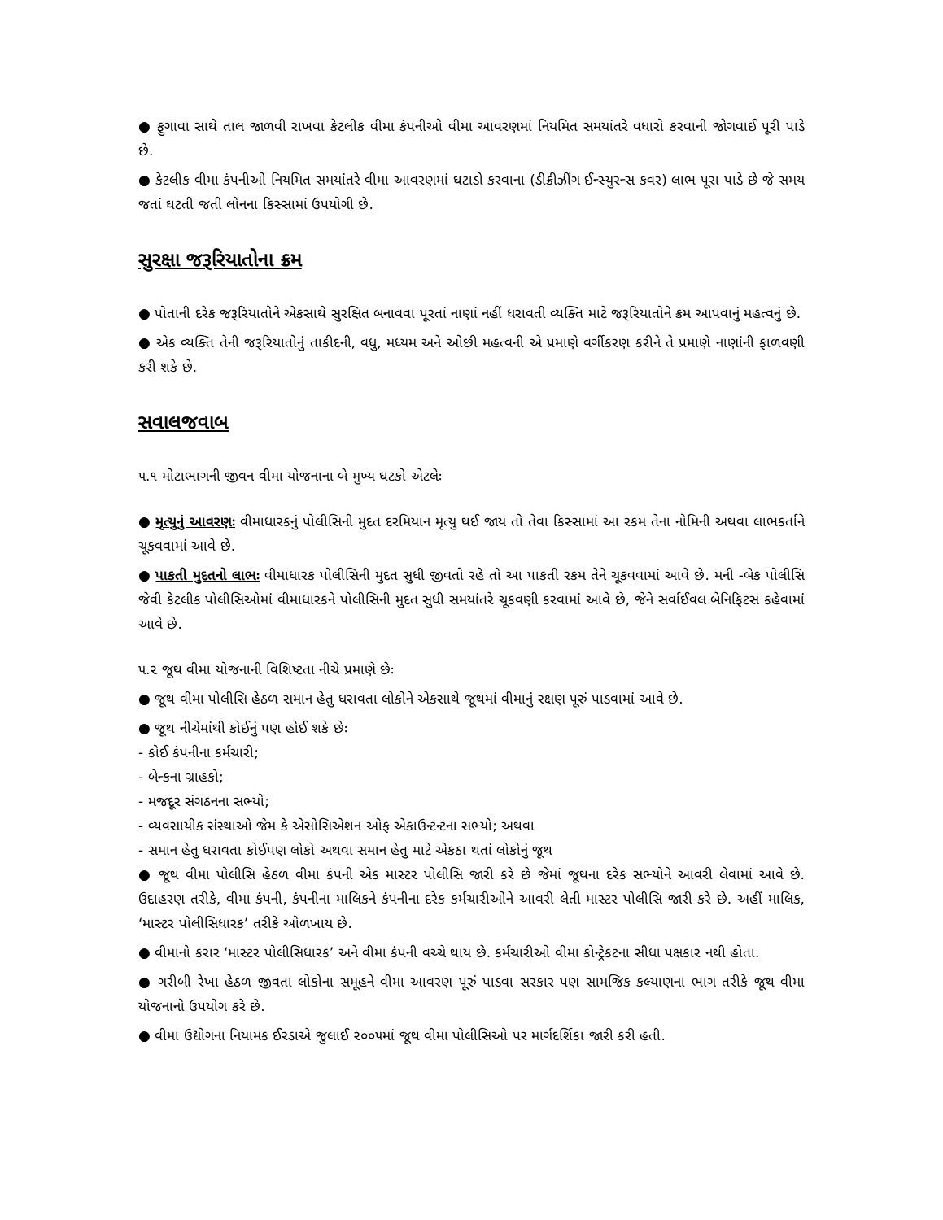● ફુગાવા સાથે તાલ જાળવી રાખવા કેટલીક વીમા કંપનીઓ વીમા આવરણમાં નિયમિત સમયાંતરે વધારો કરવાની જોગવાઈ પૂરી પાડે છે.
● કેટલીક વીમા કંપનીઓ નિયમિત સમયાંતરે વીમા આવરણમાં ઘટાડો કરવાના (ડીક્રીઝીંગ ઈન્સ્યુરન્સ કવર) લાભ પૂરા પાડે છે જે સમય જતાં ઘટતી જતી લોનના કિસ્સામાં ઉપયોગી છે.
સુરક્ષા જરૂરિયાતોના ક્રમ
● પોતાની દરેક જરૂરિયાતોને એકસાથે સુરક્ષિત બનાવવા પૂરતાં નાણાં નહીં ધરાવતી વ્યક્તિ માટે જરૂરિયાતોને ક્રમ આપવાનું મહત્વનું છે.
● એક વ્યક્તિ તેની જરૂરિયાતોનું તાકીદની, વધુ, મધ્યમ અને ઓછી મહત્વની એ પ્રમાણે વર્ગીકરણ કરીને તે પ્રમાણે નાણાંની ફાળવણી કરી શકે છે.
સવાલજવાબ
૫.૧ મોટાભાગની જીવન વીમા યોજનાના બે મુખ્ય ઘટકો એટલેઃ
● મૃત્યુનું આવરણઃ વીમાધારકનું પોલીસિની મુદત દરમિયાન મૃત્યુ થઈ જાય તો તેવા કિસ્સામાં આ રકમ તેના નોમિની અથવા લાભકર્તાને ચૂકવવામાં આવે છે.
● પાકતી મુદતનો લાભઃ વીમાધારક પોલીસિની મુદત સુધી જીવતો રહે તો આ પાકતી રકમ તેને ચૂકવવામાં આવે છે. મની -બેક પોલીસિ જેવી કેટલીક પોલીસિઓમાં વીમાધારકને પોલીસિની મુદત સુધી સમયાંતરે ચૂકવણી કરવામાં આવે છે, જેને સર્વાઈવલ બેનિફિટસ કહેવામાં આવે છે.
૫.૨ જૂથ વીમા યોજનાની વિશિષ્ટતા નીચે પ્રમાણે છેઃ
● જૂથ વીમા પોલીસિ હેઠળ સમાન હેતુ ધરાવતા લોકોને એકસાથે જૂથમાં વીમાનું રક્ષણ પૂરું પાડવામાં આવે છે.
● જૂથ નીચેમાંથી કોઈનું પણ હોઈ શકે છેઃ
- કોઈ કંપનીના કર્મચારી;
- બેન્કના ગ્રાહકો;
- મજદૂર સંગઠનના સભ્યો;
- વ્યવસાયીક સંસ્થાઓ જેમ કે એસોસિએશન ઓફ એકાઉન્ટન્ટના સભ્યો; અથવા
- સમાન હેતુ ધરાવતા કોઈપણ લોકો અથવા સમાન હેતુ માટે એકઠા થતાં લોકોનું જૂથ
● જૂથ વીમા પોલીસિ હેઠળ વીમા કંપની એક માસ્ટર પોલીસિ જારી કરે છે જેમાં જૂથના દરેક સભ્યોને આવરી લેવામાં આવે છે. ઉદાહરણ તરીકે, વીમા કંપની, કંપનીના માલિકને કંપનીના દરેક કર્મચારીઓને આવરી લેતી માસ્ટર પોલીસિ જારી કરે છે. અહીં માલિક, ‘માસ્ટર પોલીસિધારક’ તરીકે ઓળખાય છે.
● વીમાનો કરાર ‘માસ્ટર પોલીસિધારક’ અને વીમા કંપની વચ્ચે થાય છે. કર્મચારીઓ વીમા કોન્ટ્રેકટના સીધા પક્ષકાર નથી હોતા.
● ગરીબી રેખા હેઠળ જીવતા લોકોના સમૂહને વીમા આવરણ પૂરું પાડવા સરકાર પણ સામજિક કલ્યાણના ભાગ તરીકે જૂથ વીમા યોજનાનો ઉપયોગ કરે છે.
● વીમા ઉદ્યોગના નિયામક ઈરડાએ જુલાઈ ૨૦૦૫માં જૂથ વીમા પોલીસિઓ પર માર્ગદર્શિકા જારી કરી હતી.